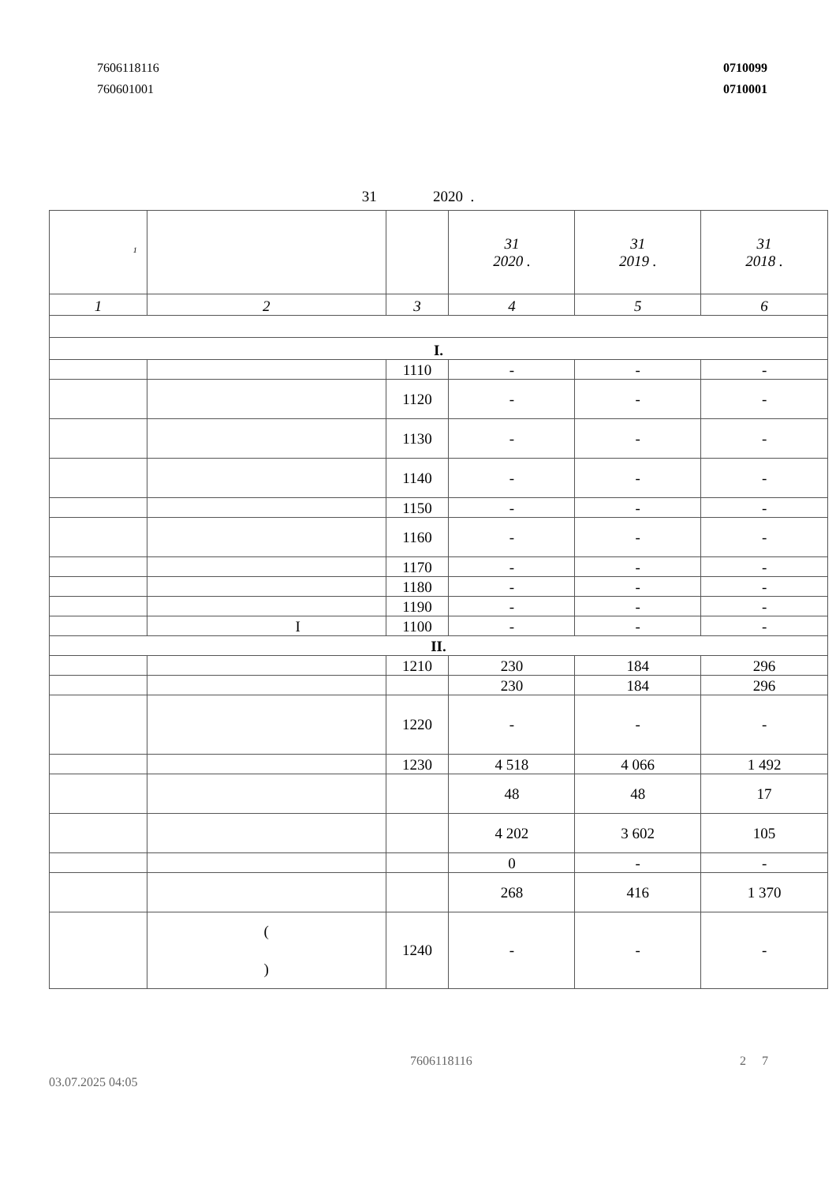0710099
0710001
7606118116
760601001
31 2020 .
| <sup>1</sup> | | | 31 2020 . | 31 2019 . | 31 2018 . |
| --- | --- | --- | --- | --- | --- |
| 1 | 2 | 3 | 4 | 5 | 6 |
| I. | | | | | |
| | | 1110 | - | - | - |
| | | 1120 | - | - | - |
| | | 1130 | - | - | - |
| | | 1140 | - | - | - |
| | | 1150 | - | - | - |
| | | 1160 | - | - | - |
| | | 1170 | - | - | - |
| | | 1180 | - | - | - |
| | | 1190 | - | - | - |
| | I | 1100 | - | - | - |
| II. | | | | | |
| | | 1210 | 230 | 184 | 296 |
| | | | 230 | 184 | 296 |
| | | 1220 | - | - | - |
| | | 1230 | 4 518 | 4 066 | 1 492 |
| | | | 48 | 48 | 17 |
| | | | 4 202 | 3 602 | 105 |
| | | | 0 | - | - |
| | | | 268 | 416 | 1 370 |
| | ( ) | 1240 | - | - | - |
7606118116 2 7
03.07.2025 04:05